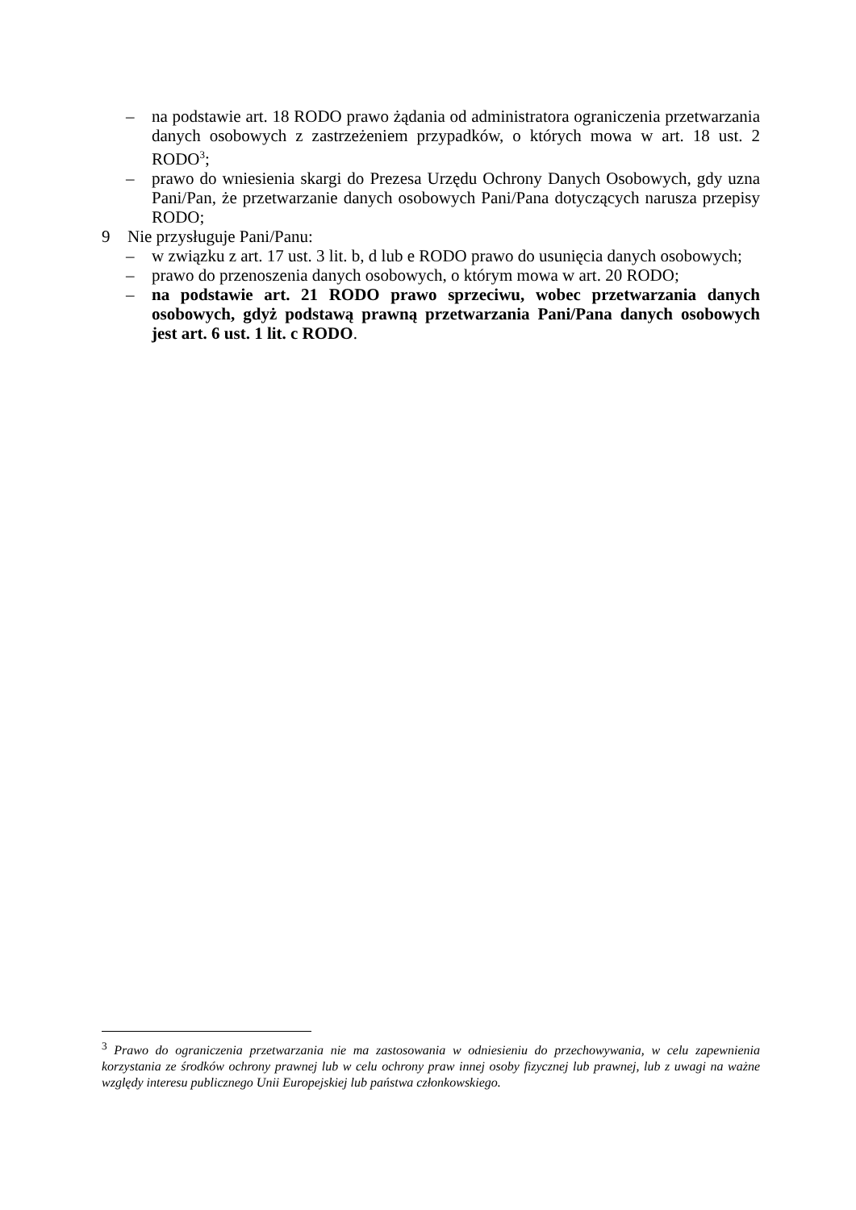– na podstawie art. 18 RODO prawo żądania od administratora ograniczenia przetwarzania danych osobowych z zastrzeżeniem przypadków, o których mowa w art. 18 ust. 2 RODO<sup>3</sup>;
– prawo do wniesienia skargi do Prezesa Urzędu Ochrony Danych Osobowych, gdy uzna Pani/Pan, że przetwarzanie danych osobowych Pani/Pana dotyczących narusza przepisy RODO;
9 Nie przysługuje Pani/Panu:
– w związku z art. 17 ust. 3 lit. b, d lub e RODO prawo do usunięcia danych osobowych;
– prawo do przenoszenia danych osobowych, o którym mowa w art. 20 RODO;
– na podstawie art. 21 RODO prawo sprzeciwu, wobec przetwarzania danych osobowych, gdyż podstawą prawną przetwarzania Pani/Pana danych osobowych jest art. 6 ust. 1 lit. c RODO.
<sup>3</sup> Prawo do ograniczenia przetwarzania nie ma zastosowania w odniesieniu do przechowywania, w celu zapewnienia korzystania ze środków ochrony prawnej lub w celu ochrony praw innej osoby fizycznej lub prawnej, lub z uwagi na ważne względy interesu publicznego Unii Europejskiej lub państwa członkowskiego.